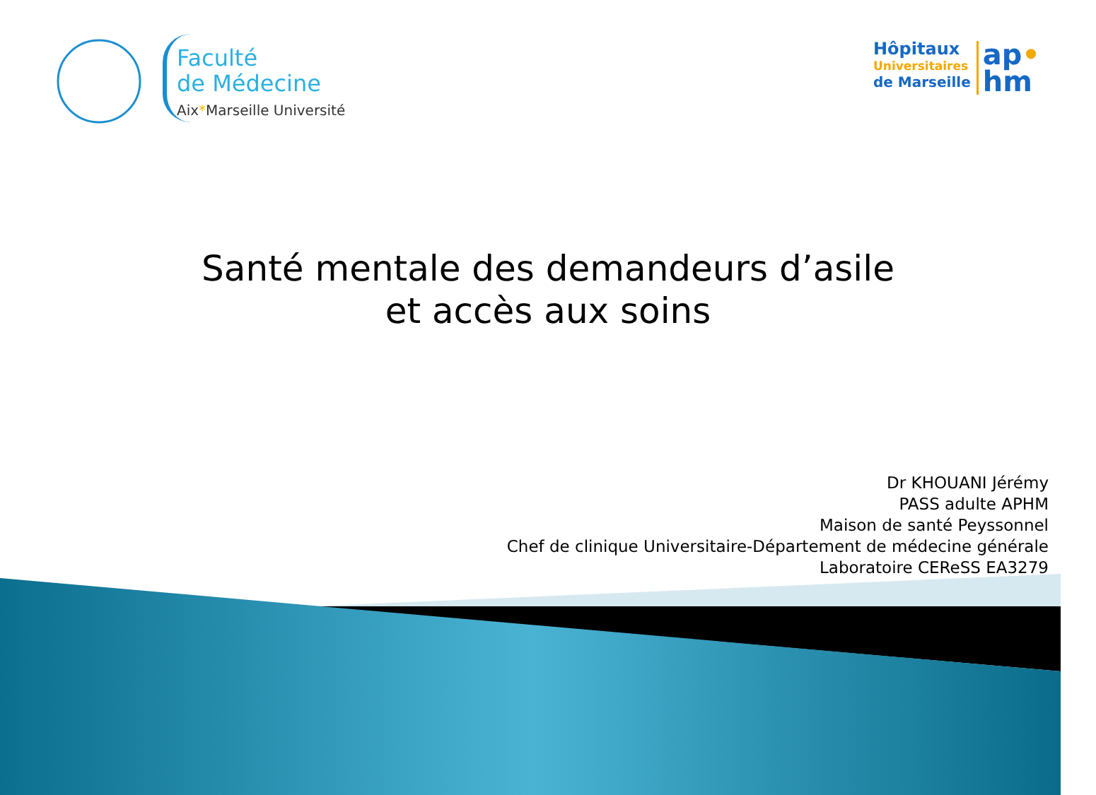Faculté
de Médecine
Aix*Marseille Université
Hôpitaux
Universitaires
de Marseille
ap•
hm
Santé mentale des demandeurs d’asile
et accès aux soins
Dr KHOUANI Jérémy
PASS adulte APHM
Maison de santé Peyssonnel
Chef de clinique Universitaire-Département de médecine générale
Laboratoire CEReSS EA3279